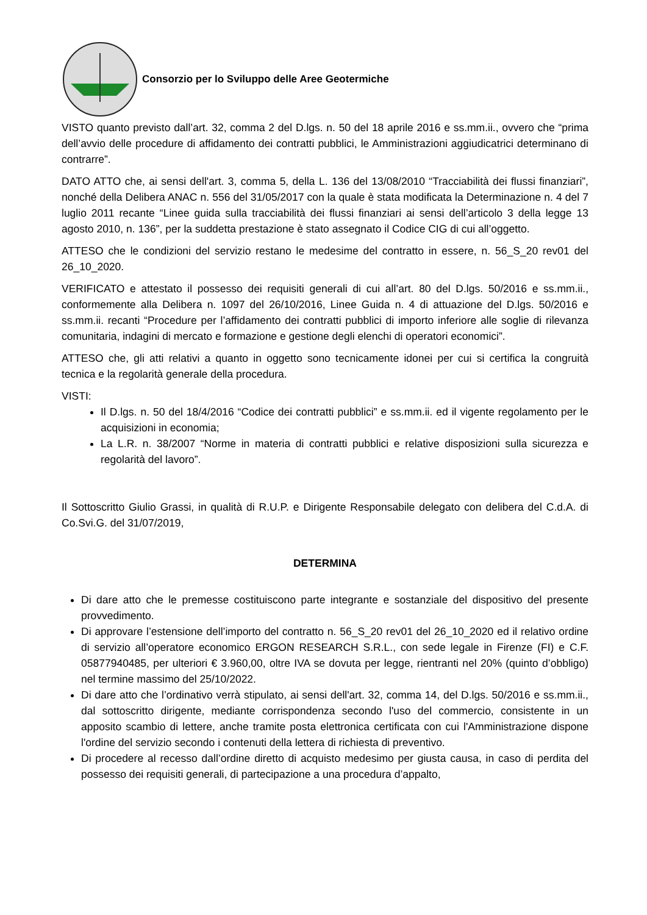Consorzio per lo Sviluppo delle Aree Geotermiche
VISTO quanto previsto dall’art. 32, comma 2 del D.lgs. n. 50 del 18 aprile 2016 e ss.mm.ii., ovvero che “prima dell’avvio delle procedure di affidamento dei contratti pubblici, le Amministrazioni aggiudicatrici determinano di contrarre”.
DATO ATTO che, ai sensi dell'art. 3, comma 5, della L. 136 del 13/08/2010 “Tracciabilità dei flussi finanziari”, nonché della Delibera ANAC n. 556 del 31/05/2017 con la quale è stata modificata la Determinazione n. 4 del 7 luglio 2011 recante “Linee guida sulla tracciabilità dei flussi finanziari ai sensi dell’articolo 3 della legge 13 agosto 2010, n. 136”, per la suddetta prestazione è stato assegnato il Codice CIG di cui all’oggetto.
ATTESO che le condizioni del servizio restano le medesime del contratto in essere, n. 56_S_20 rev01 del 26_10_2020.
VERIFICATO e attestato il possesso dei requisiti generali di cui all’art. 80 del D.lgs. 50/2016 e ss.mm.ii., conformemente alla Delibera n. 1097 del 26/10/2016, Linee Guida n. 4 di attuazione del D.lgs. 50/2016 e ss.mm.ii. recanti “Procedure per l’affidamento dei contratti pubblici di importo inferiore alle soglie di rilevanza comunitaria, indagini di mercato e formazione e gestione degli elenchi di operatori economici”.
ATTESO che, gli atti relativi a quanto in oggetto sono tecnicamente idonei per cui si certifica la congruità tecnica e la regolarità generale della procedura.
VISTI:
Il D.lgs. n. 50 del 18/4/2016 “Codice dei contratti pubblici” e ss.mm.ii. ed il vigente regolamento per le acquisizioni in economia;
La L.R. n. 38/2007 “Norme in materia di contratti pubblici e relative disposizioni sulla sicurezza e regolarità del lavoro”.
Il Sottoscritto Giulio Grassi, in qualità di R.U.P. e Dirigente Responsabile delegato con delibera del C.d.A. di Co.Svi.G. del 31/07/2019,
DETERMINA
Di dare atto che le premesse costituiscono parte integrante e sostanziale del dispositivo del presente provvedimento.
Di approvare l’estensione dell’importo del contratto n. 56_S_20 rev01 del 26_10_2020 ed il relativo ordine di servizio all’operatore economico ERGON RESEARCH S.R.L., con sede legale in Firenze (FI) e C.F. 05877940485, per ulteriori € 3.960,00, oltre IVA se dovuta per legge, rientranti nel 20% (quinto d’obbligo) nel termine massimo del 25/10/2022.
Di dare atto che l’ordinativo verrà stipulato, ai sensi dell'art. 32, comma 14, del D.lgs. 50/2016 e ss.mm.ii., dal sottoscritto dirigente, mediante corrispondenza secondo l'uso del commercio, consistente in un apposito scambio di lettere, anche tramite posta elettronica certificata con cui l'Amministrazione dispone l'ordine del servizio secondo i contenuti della lettera di richiesta di preventivo.
Di procedere al recesso dall’ordine diretto di acquisto medesimo per giusta causa, in caso di perdita del possesso dei requisiti generali, di partecipazione a una procedura d’appalto,